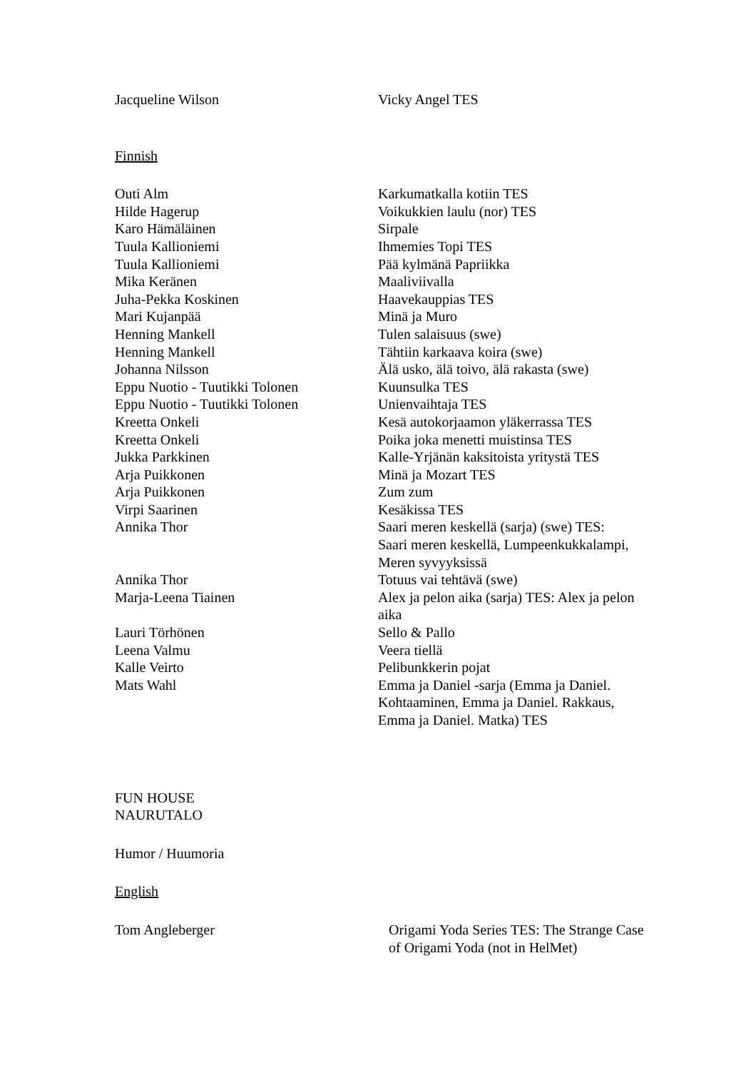Jacqueline Wilson Vicky Angel TES
Finnish
Outi Alm Karkumatkalla kotiin TES
Hilde Hagerup Voikukkien laulu (nor) TES
Karo Hämäläinen Sirpale
Tuula Kallioniemi Ihmemies Topi TES
Tuula Kallioniemi Pää kylmänä Papriikka
Mika Keränen Maaliviivalla
Juha-Pekka Koskinen Haavekauppias TES
Mari Kujanpää Minä ja Muro
Henning Mankell Tulen salaisuus (swe)
Henning Mankell Tähtiin karkaava koira (swe)
Johanna Nilsson Älä usko, älä toivo, älä rakasta (swe)
Eppu Nuotio - Tuutikki Tolonen Kuunsulka TES
Eppu Nuotio - Tuutikki Tolonen Unienvaihtaja TES
Kreetta Onkeli Kesä autokorjaamon yläkerrassa TES
Kreetta Onkeli Poika joka menetti muistinsa TES
Jukka Parkkinen Kalle-Yrjänän kaksitoista yritystä TES
Arja Puikkonen Minä ja Mozart TES
Arja Puikkonen Zum zum
Virpi Saarinen Kesäkissa TES
Annika Thor Saari meren keskellä (sarja) (swe) TES: Saari meren keskellä, Lumpeenkukkalampi, Meren syvyyksissä
Annika Thor Totuus vai tehtävä (swe)
Marja-Leena Tiainen Alex ja pelon aika (sarja) TES: Alex ja pelon aika
Lauri Törhönen Sello & Pallo
Leena Valmu Veera tiellä
Kalle Veirto Pelibunkkerin pojat
Mats Wahl Emma ja Daniel -sarja (Emma ja Daniel. Kohtaaminen, Emma ja Daniel. Rakkaus, Emma ja Daniel. Matka) TES
FUN HOUSE
NAURUTALO
Humor / Huumoria
English
Tom Angleberger Origami Yoda Series TES: The Strange Case of Origami Yoda (not in HelMet)